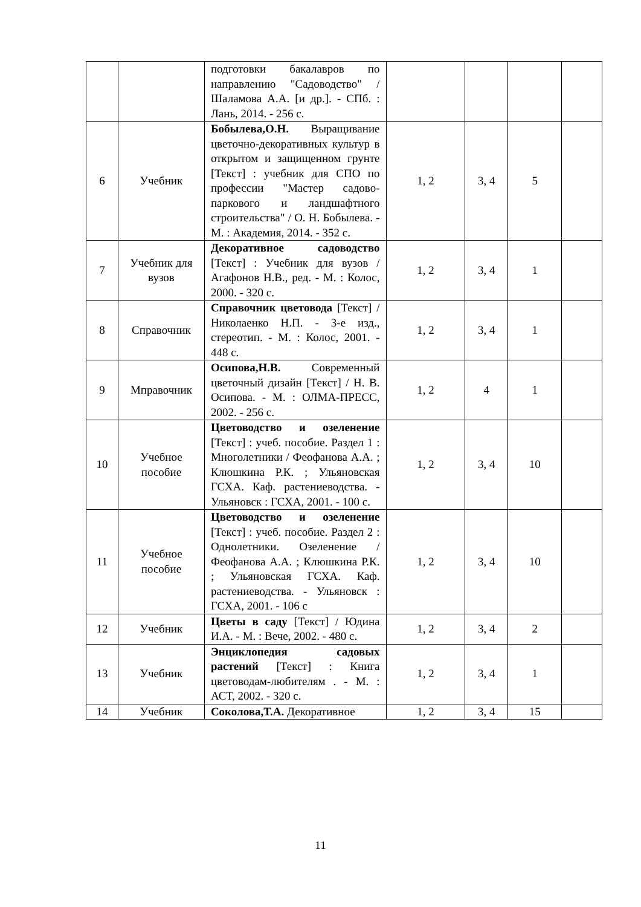| | | подготовки бакалавров по направлению "Садоводство" / Шаламова А.А. [и др.]. - СПб. : Лань, 2014. - 256 с. | | | | |
| 6 | Учебник | Бобылева,О.Н. Выращивание цветочно-декоративных культур в открытом и защищенном грунте [Текст] : учебник для СПО по профессии "Мастер садово-паркового и ландшафтного строительства" / О. Н. Бобылева. - М. : Академия, 2014. - 352 с. | 1, 2 | 3, 4 | 5 | |
| 7 | Учебник для вузов | Декоративное садоводство [Текст] : Учебник для вузов / Агафонов Н.В., ред. - М. : Колос, 2000. - 320 с. | 1, 2 | 3, 4 | 1 | |
| 8 | Справочник | Справочник цветовода [Текст] / Николаенко Н.П. - 3-е изд., стереотип. - М. : Колос, 2001. - 448 с. | 1, 2 | 3, 4 | 1 | |
| 9 | Мправочник | Осипова,Н.В. Современный цветочный дизайн [Текст] / Н. В. Осипова. - М. : ОЛМА-ПРЕСС, 2002. - 256 с. | 1, 2 | 4 | 1 | |
| 10 | Учебное пособие | Цветоводство и озеленение [Текст] : учеб. пособие. Раздел 1 : Многолетники / Феофанова А.А. ; Клюшкина Р.К. ; Ульяновская ГСХА. Каф. растениеводства. - Ульяновск : ГСХА, 2001. - 100 с. | 1, 2 | 3, 4 | 10 | |
| 11 | Учебное пособие | Цветоводство и озеленение [Текст] : учеб. пособие. Раздел 2 : Однолетники. Озеленение / Феофанова А.А. ; Клюшкина Р.К. ; Ульяновская ГСХА. Каф. растениеводства. - Ульяновск : ГСХА, 2001. - 106 с | 1, 2 | 3, 4 | 10 | |
| 12 | Учебник | Цветы в саду [Текст] / Юдина И.А. - М. : Вече, 2002. - 480 с. | 1, 2 | 3, 4 | 2 | |
| 13 | Учебник | Энциклопедия садовых растений [Текст] : Книга цветоводам-любителям . - М. : АСТ, 2002. - 320 с. | 1, 2 | 3, 4 | 1 | |
| 14 | Учебник | Соколова,Т.А. Декоративное | 1, 2 | 3, 4 | 15 | |
11